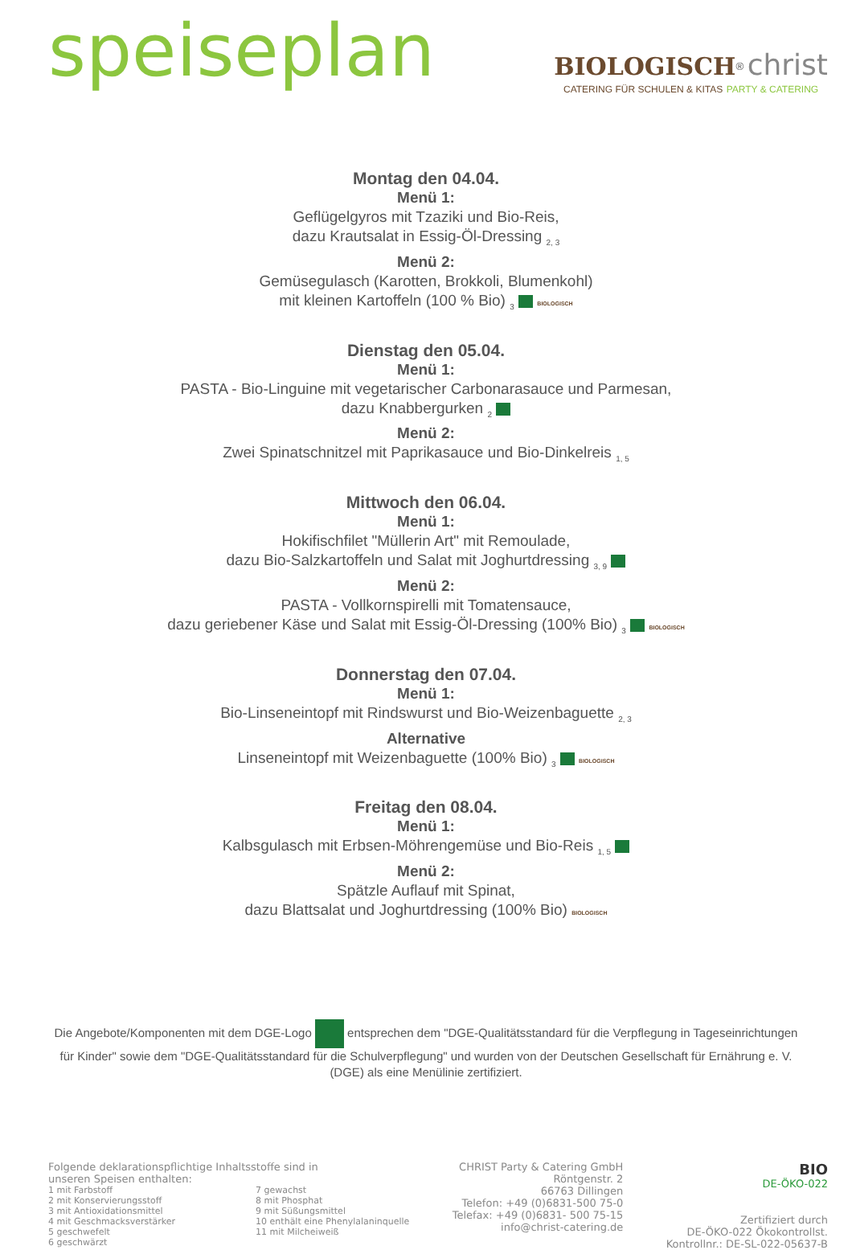speiseplan
BIOLOGISCH<sup>®</sup> christ
CATERING FÜR SCHULEN & KITAS PARTY & CATERING
Montag den 04.04.
Menü 1:
Geflügelgyros mit Tzaziki und Bio-Reis,
dazu Krautsalat in Essig-Öl-Dressing <sub>2, 3</sub>
Menü 2:
Gemüsegulasch (Karotten, Brokkoli, Blumenkohl)
mit kleinen Kartoffeln (100 % Bio) <sub>3</sub> BIOLOGISCH
Dienstag den 05.04.
Menü 1:
PASTA - Bio-Linguine mit vegetarischer Carbonarasauce und Parmesan,
dazu Knabbergurken <sub>2</sub>
Menü 2:
Zwei Spinatschnitzel mit Paprikasauce und Bio-Dinkelreis <sub>1, 5</sub>
Mittwoch den 06.04.
Menü 1:
Hokifischfilet "Müllerin Art" mit Remoulade,
dazu Bio-Salzkartoffeln und Salat mit Joghurtdressing <sub>3, 9</sub>
Menü 2:
PASTA - Vollkornspirelli mit Tomatensauce,
dazu geriebener Käse und Salat mit Essig-Öl-Dressing (100% Bio) <sub>3</sub> BIOLOGISCH
Donnerstag den 07.04.
Menü 1:
Bio-Linseneintopf mit Rindswurst und Bio-Weizenbaguette <sub>2, 3</sub>
Alternative
Linseneintopf mit Weizenbaguette (100% Bio) <sub>3</sub> BIOLOGISCH
Freitag den 08.04.
Menü 1:
Kalbsgulasch mit Erbsen-Möhrengemüse und Bio-Reis <sub>1, 5</sub>
Menü 2:
Spätzle Auflauf mit Spinat,
dazu Blattsalat und Joghurtdressing (100% Bio) BIOLOGISCH
Die Angebote/Komponenten mit dem DGE-Logo entsprechen dem "DGE-Qualitätsstandard für die Verpflegung in Tageseinrichtungen für Kinder" sowie dem "DGE-Qualitätsstandard für die Schulverpflegung" und wurden von der Deutschen Gesellschaft für Ernährung e. V. (DGE) als eine Menülinie zertifiziert.
Folgende deklarationspflichtige Inhaltsstoffe sind in
unseren Speisen enthalten:
1 mit Farbstoff
2 mit Konservierungsstoff
3 mit Antioxidationsmittel
4 mit Geschmacksverstärker
5 geschwefelt
6 geschwärzt
7 gewachst
8 mit Phosphat
9 mit Süßungsmittel
10 enthält eine Phenylalaninquelle
11 mit Milcheiweiß
CHRIST Party & Catering GmbH
Röntgenstr. 2
66763 Dillingen
Telefon: +49 (0)6831-500 75-0
Telefax: +49 (0)6831- 500 75-15
info@christ-catering.de
BIO
DE-ÖKO-022
Zertifiziert durch
DE-ÖKO-022 Ökokontrollst.
Kontrollnr.: DE-SL-022-05637-B